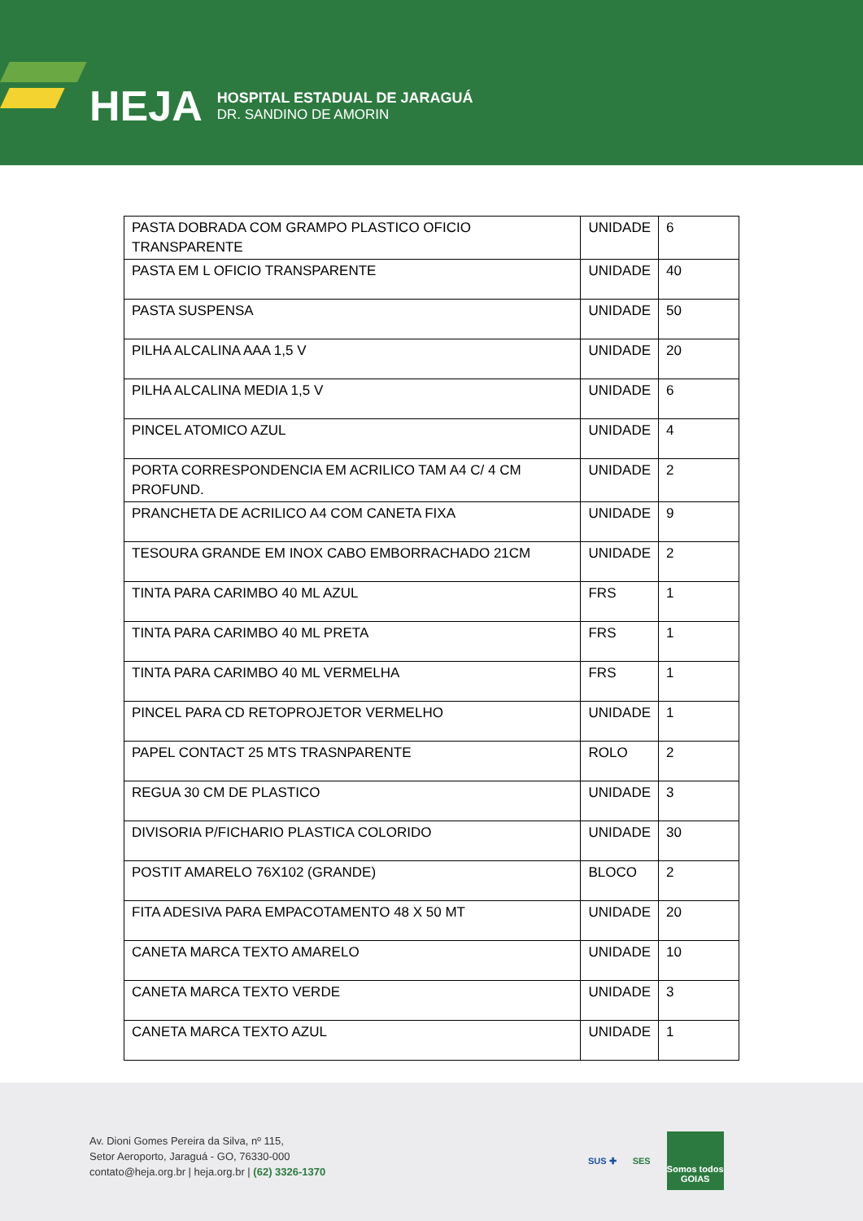HEJA
HOSPITAL ESTADUAL DE JARAGUÁ
DR. SANDINO DE AMORIN
| PASTA DOBRADA COM GRAMPO PLASTICO OFICIO TRANSPARENTE | UNIDADE | 6 |
| PASTA EM L OFICIO TRANSPARENTE | UNIDADE | 40 |
| PASTA SUSPENSA | UNIDADE | 50 |
| PILHA ALCALINA AAA 1,5 V | UNIDADE | 20 |
| PILHA ALCALINA MEDIA 1,5 V | UNIDADE | 6 |
| PINCEL ATOMICO AZUL | UNIDADE | 4 |
| PORTA CORRESPONDENCIA EM ACRILICO TAM A4 C/ 4 CM PROFUND. | UNIDADE | 2 |
| PRANCHETA DE ACRILICO A4 COM CANETA FIXA | UNIDADE | 9 |
| TESOURA GRANDE EM INOX CABO EMBORRACHADO 21CM | UNIDADE | 2 |
| TINTA PARA CARIMBO 40 ML AZUL | FRS | 1 |
| TINTA PARA CARIMBO 40 ML PRETA | FRS | 1 |
| TINTA PARA CARIMBO 40 ML VERMELHA | FRS | 1 |
| PINCEL PARA CD RETOPROJETOR VERMELHO | UNIDADE | 1 |
| PAPEL CONTACT 25 MTS TRASNPARENTE | ROLO | 2 |
| REGUA 30 CM DE PLASTICO | UNIDADE | 3 |
| DIVISORIA P/FICHARIO PLASTICA COLORIDO | UNIDADE | 30 |
| POSTIT AMARELO 76X102 (GRANDE) | BLOCO | 2 |
| FITA ADESIVA PARA EMPACOTAMENTO 48 X 50 MT | UNIDADE | 20 |
| CANETA MARCA TEXTO AMARELO | UNIDADE | 10 |
| CANETA MARCA TEXTO VERDE | UNIDADE | 3 |
| CANETA MARCA TEXTO AZUL | UNIDADE | 1 |
Av. Dioni Gomes Pereira da Silva, nº 115,
Setor Aeroporto, Jaraguá - GO, 76330-000
contato@heja.org.br | heja.org.br | (62) 3326-1370
SUS ✚ SES
Somos todos
GOIAS